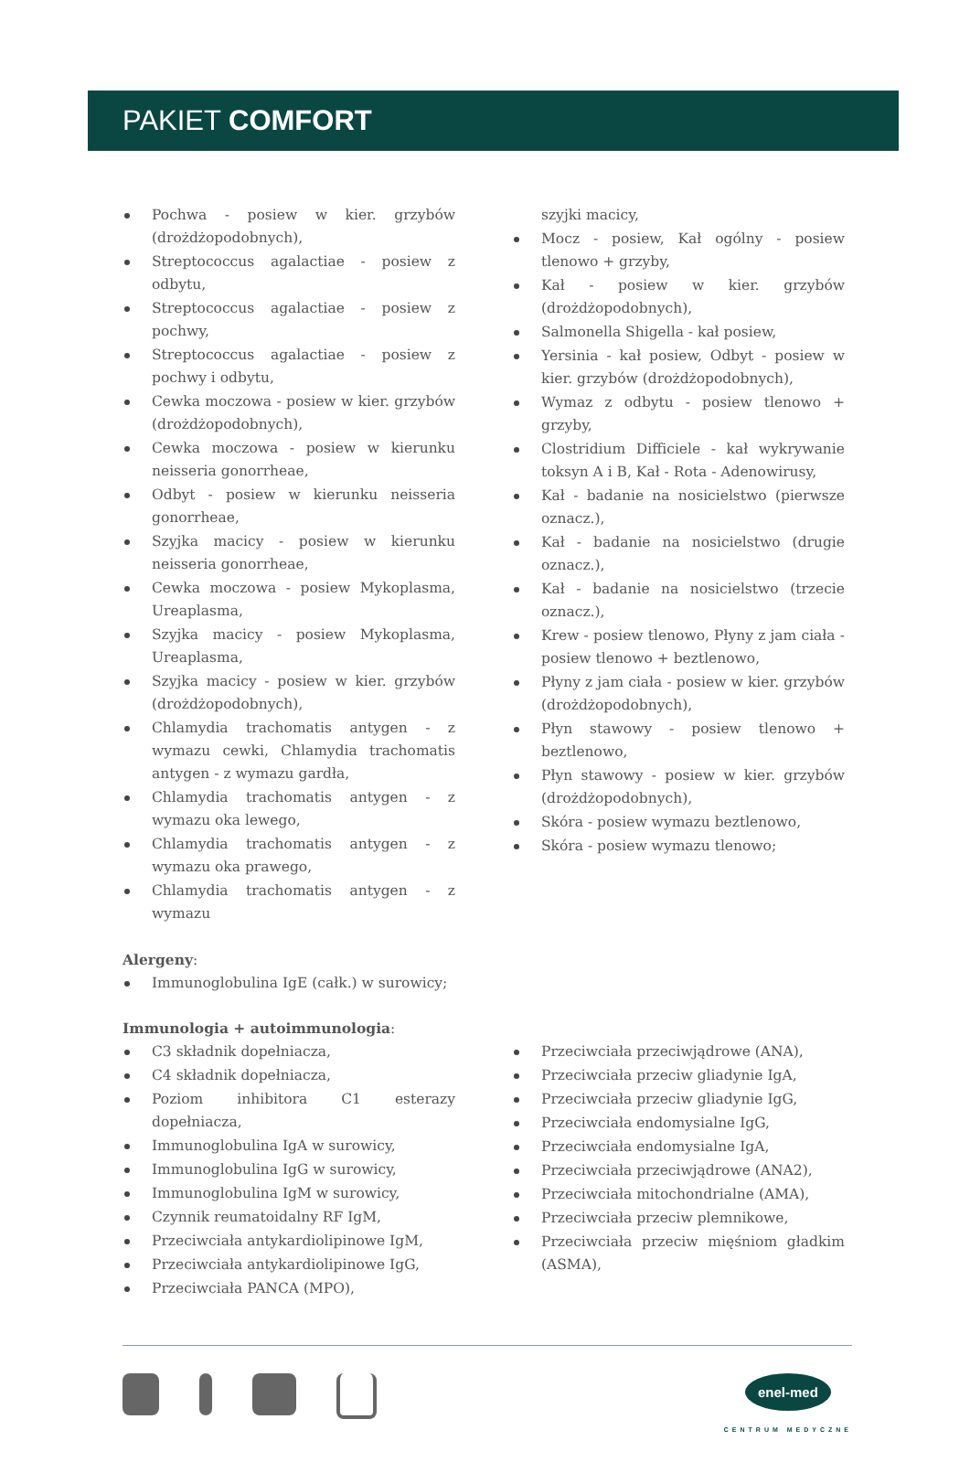PAKIET COMFORT
Pochwa - posiew w kier. grzybów (drożdżopodobnych),
Streptococcus agalactiae - posiew z odbytu,
Streptococcus agalactiae - posiew z pochwy,
Streptococcus agalactiae - posiew z pochwy i odbytu,
Cewka moczowa - posiew w kier. grzybów (drożdżopodobnych),
Cewka moczowa - posiew w kierunku neisseria gonorrheae,
Odbyt - posiew w kierunku neisseria gonorrheae,
Szyjka macicy - posiew w kierunku neisseria gonorrheae,
Cewka moczowa - posiew Mykoplasma, Ureaplasma,
Szyjka macicy - posiew Mykoplasma, Ureaplasma,
Szyjka macicy - posiew w kier. grzybów (drożdżopodobnych),
Chlamydia trachomatis antygen - z wymazu cewki, Chlamydia trachomatis antygen - z wymazu gardła,
Chlamydia trachomatis antygen - z wymazu oka lewego,
Chlamydia trachomatis antygen - z wymazu oka prawego,
Chlamydia trachomatis antygen - z wymazu
szyjki macicy,
Mocz - posiew, Kał ogólny - posiew tlenowo + grzyby,
Kał - posiew w kier. grzybów (drożdżopodobnych),
Salmonella Shigella - kał posiew,
Yersinia - kał posiew, Odbyt - posiew w kier. grzybów (drożdżopodobnych),
Wymaz z odbytu - posiew tlenowo + grzyby,
Clostridium Difficiele - kał wykrywanie toksyn A i B, Kał - Rota - Adenowirusy,
Kał - badanie na nosicielstwo (pierwsze oznacz.),
Kał - badanie na nosicielstwo (drugie oznacz.),
Kał - badanie na nosicielstwo (trzecie oznacz.),
Krew - posiew tlenowo, Płyny z jam ciała - posiew tlenowo + beztlenowo,
Płyny z jam ciała - posiew w kier. grzybów (drożdżopodobnych),
Płyn stawowy - posiew tlenowo + beztlenowo,
Płyn stawowy - posiew w kier. grzybów (drożdżopodobnych),
Skóra - posiew wymazu beztlenowo,
Skóra - posiew wymazu tlenowo;
Alergeny:
Immunoglobulina IgE (całk.) w surowicy;
Immunologia + autoimmunologia:
C3 składnik dopełniacza,
C4 składnik dopełniacza,
Poziom inhibitora C1 esterazy dopełniacza,
Immunoglobulina IgA w surowicy,
Immunoglobulina IgG w surowicy,
Immunoglobulina IgM w surowicy,
Czynnik reumatoidalny RF IgM,
Przeciwciała antykardiolipinowe IgM,
Przeciwciała antykardiolipinowe IgG,
Przeciwciała PANCA (MPO),
Przeciwciała przeciwjądrowe (ANA),
Przeciwciała przeciw gliadynie IgA,
Przeciwciała przeciw gliadynie IgG,
Przeciwciała endomysialne IgG,
Przeciwciała endomysialne IgA,
Przeciwciała przeciwjądrowe (ANA2),
Przeciwciała mitochondrialne (AMA),
Przeciwciała przeciw plemnikowe,
Przeciwciała przeciw mięśniom gładkim (ASMA),
enel-med
CENTRUM MEDYCZNE